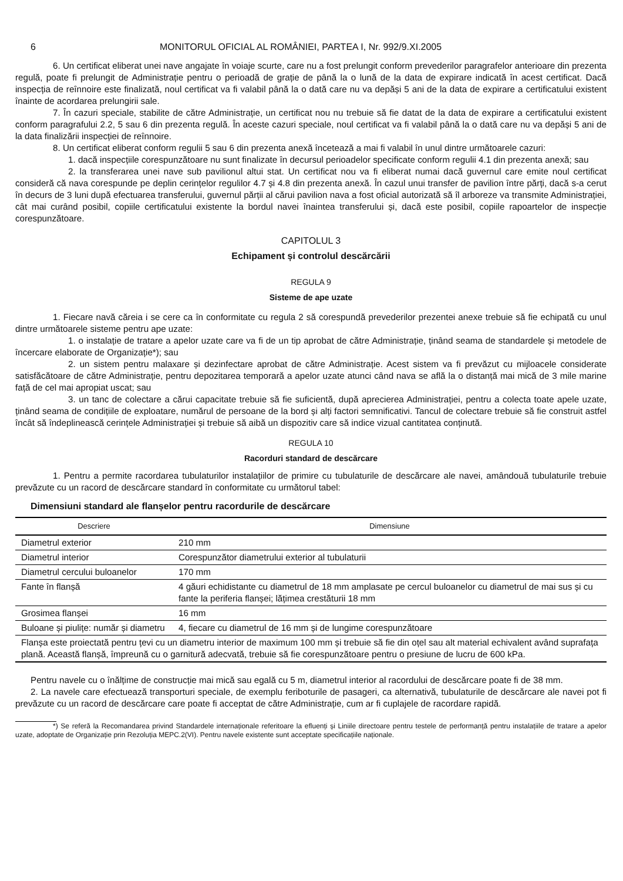6 MONITORUL OFICIAL AL ROMÂNIEI, PARTEA I, Nr. 992/9.XI.2005
6. Un certificat eliberat unei nave angajate în voiaje scurte, care nu a fost prelungit conform prevederilor paragrafelor anterioare din prezenta regulă, poate fi prelungit de Administrație pentru o perioadă de grație de până la o lună de la data de expirare indicată în acest certificat. Dacă inspecția de reînnoire este finalizată, noul certificat va fi valabil până la o dată care nu va depăși 5 ani de la data de expirare a certificatului existent înainte de acordarea prelungirii sale.
7. În cazuri speciale, stabilite de către Administrație, un certificat nou nu trebuie să fie datat de la data de expirare a certificatului existent conform paragrafului 2.2, 5 sau 6 din prezenta regulă. În aceste cazuri speciale, noul certificat va fi valabil până la o dată care nu va depăși 5 ani de la data finalizării inspecției de reînnoire.
8. Un certificat eliberat conform regulii 5 sau 6 din prezenta anexă încetează a mai fi valabil în unul dintre următoarele cazuri:
1. dacă inspecțiile corespunzătoare nu sunt finalizate în decursul perioadelor specificate conform regulii 4.1 din prezenta anexă; sau
2. la transferarea unei nave sub pavilionul altui stat. Un certificat nou va fi eliberat numai dacă guvernul care emite noul certificat consideră că nava corespunde pe deplin cerințelor regulilor 4.7 și 4.8 din prezenta anexă. În cazul unui transfer de pavilion între părți, dacă s-a cerut în decurs de 3 luni după efectuarea transferului, guvernul părții al cărui pavilion nava a fost oficial autorizată să îl arboreze va transmite Administrației, cât mai curând posibil, copiile certificatului existente la bordul navei înaintea transferului și, dacă este posibil, copiile rapoartelor de inspecție corespunzătoare.
CAPITOLUL 3
Echipament și controlul descărcării
REGULA 9
Sisteme de ape uzate
1. Fiecare navă căreia i se cere ca în conformitate cu regula 2 să corespundă prevederilor prezentei anexe trebuie să fie echipată cu unul dintre următoarele sisteme pentru ape uzate:
1. o instalație de tratare a apelor uzate care va fi de un tip aprobat de către Administrație, ținând seama de standardele și metodele de încercare elaborate de Organizație*); sau
2. un sistem pentru malaxare și dezinfectare aprobat de către Administrație. Acest sistem va fi prevăzut cu mijloacele considerate satisfăcătoare de către Administrație, pentru depozitarea temporară a apelor uzate atunci când nava se află la o distanță mai mică de 3 mile marine față de cel mai apropiat uscat; sau
3. un tanc de colectare a cărui capacitate trebuie să fie suficientă, după aprecierea Administrației, pentru a colecta toate apele uzate, ținând seama de condițiile de exploatare, numărul de persoane de la bord și alți factori semnificativi. Tancul de colectare trebuie să fie construit astfel încât să îndeplinească cerințele Administrației și trebuie să aibă un dispozitiv care să indice vizual cantitatea conținută.
REGULA 10
Racorduri standard de descărcare
1. Pentru a permite racordarea tubulaturilor instalațiilor de primire cu tubulaturile de descărcare ale navei, amândouă tubulaturile trebuie prevăzute cu un racord de descărcare standard în conformitate cu următorul tabel:
Dimensiuni standard ale flanșelor pentru racordurile de descărcare
| Descriere | Dimensiune |
| --- | --- |
| Diametrul exterior | 210 mm |
| Diametrul interior | Corespunzător diametrului exterior al tubulaturii |
| Diametrul cercului buloanelor | 170 mm |
| Fante în flanșă | 4 găuri echidistante cu diametrul de 18 mm amplasate pe cercul buloanelor cu diametrul de mai sus și cu fante la periferia flanșei; lățimea crestăturii 18 mm |
| Grosimea flanșei | 16 mm |
| Buloane și piulițe: număr și diametru | 4, fiecare cu diametrul de 16 mm și de lungime corespunzătoare |
| Flanșa este proiectată pentru țevi cu un diametru interior de maximum 100 mm și trebuie să fie din oțel sau alt material echivalent având suprafața plană. Această flanșă, împreună cu o garnitură adecvată, trebuie să fie corespunzătoare pentru o presiune de lucru de 600 kPa. | |
Pentru navele cu o înălțime de construcție mai mică sau egală cu 5 m, diametrul interior al racordului de descărcare poate fi de 38 mm.
2. La navele care efectuează transporturi speciale, de exemplu feriboturile de pasageri, ca alternativă, tubulaturile de descărcare ale navei pot fi prevăzute cu un racord de descărcare care poate fi acceptat de către Administrație, cum ar fi cuplajele de racordare rapidă.
*) Se referă la Recomandarea privind Standardele internaționale referitoare la efluenți și Liniile directoare pentru testele de performanță pentru instalațiile de tratare a apelor uzate, adoptate de Organizație prin Rezoluția MEPC.2(VI). Pentru navele existente sunt acceptate specificațiile naționale.